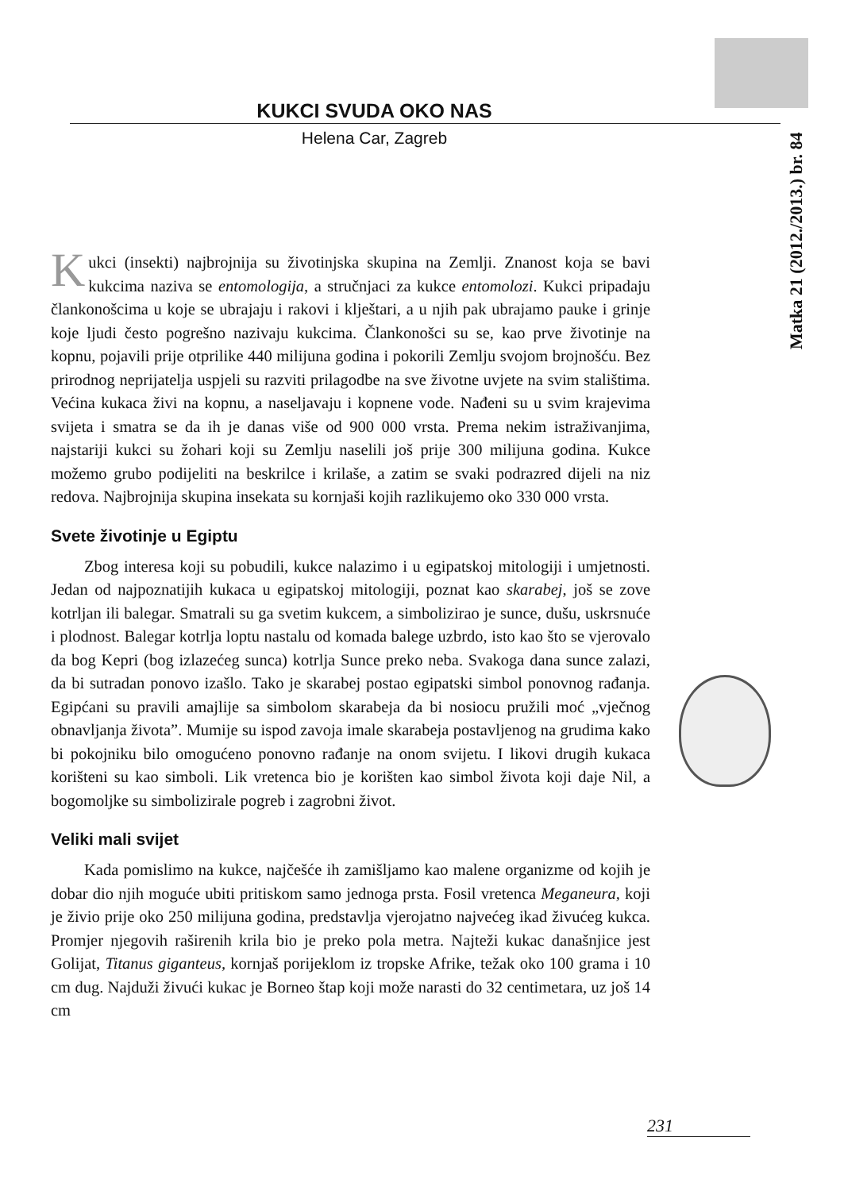Matka 21 (2012./2013.) br. 84
KUKCI SVUDA OKO NAS
Helena Car, Zagreb
Kukci (insekti) najbrojnija su životinjska skupina na Zemlji. Znanost koja se bavi kukcima naziva se entomologija, a stručnjaci za kukce entomolozi. Kukci pripadaju člankonošcima u koje se ubrajaju i rakovi i klje­štari, a u njih pak ubrajamo pauke i grinje koje ljudi često pogrešno nazivaju kukcima. Člankonošci su se, kao prve životinje na kopnu, pojavili prije otpri­like 440 milijuna godina i pokorili Zemlju svojom brojnošću. Bez prirodnog neprijatelja uspjeli su razviti prilagodbe na sve životne uvjete na svim stališti­ma. Većina kukaca živi na kopnu, a naseljavaju i kopnene vode. Nađeni su u svim krajevima svijeta i smatra se da ih je danas više od 900 000 vrsta. Prema nekim istraživanjima, najstariji kukci su žohari koji su Zemlju naselili još prije 300 milijuna godina. Kukce možemo grubo podijeliti na beskrilce i krilaše, a zatim se svaki podrazred dijeli na niz redova. Najbrojnija skupina insekata su kornjaši kojih razlikujemo oko 330 000 vrsta.
Svete životinje u Egiptu
Zbog interesa koji su pobudili, kukce nalazimo i u egipatskoj mitologi­ji i umjetnosti. Jedan od najpoznatijih kukaca u egipatskoj mitologiji, poznat kao skarabej, još se zove kotrljan ili balegar. Smatrali su ga svetim kukcem, a simbolizirao je sunce, dušu, uskrsnuće i plodnost. Balegar kotrlja loptu na­stalu od komada balege uzbrdo, isto kao što se vjerovalo da bog Kepri (bog izlazećeg sunca) kotrlja Sunce preko neba. Svakoga dana sunce zalazi, da bi sutradan ponovo izašlo. Tako je skarabej postao egipatski simbol ponovnog rađanja. Egipćani su pravili amajlije sa simbolom skarabeja da bi nosiocu pru­žili moć „vječnog obnavljanja života”. Mumije su ispod zavoja imale skarabeja postavljenog na grudima kako bi pokojniku bilo omogućeno ponovno rađanje na onom svijetu. I likovi drugih kukaca korišteni su kao simboli. Lik vretenca bio je korišten kao simbol života koji daje Nil, a bogomoljke su simbolizirale pogreb i zagrobni život.
Veliki mali svijet
Kada pomislimo na kukce, najčešće ih zamišljamo kao malene organizme od kojih je dobar dio njih moguće ubiti pritiskom samo jednoga prsta. Fosil vretenca Meganeura, koji je živio prije oko 250 milijuna godina, predstavlja vjerojatno najvećeg ikad živućeg kukca. Promjer njegovih raširenih krila bio je preko pola metra. Najteži kukac današnjice jest Golijat, Titanus giganteus, kornjaš porijeklom iz tropske Afrike, težak oko 100 grama i 10 cm dug. Najduži živući kukac je Borneo štap koji može narasti do 32 centimetara, uz još 14 cm
231